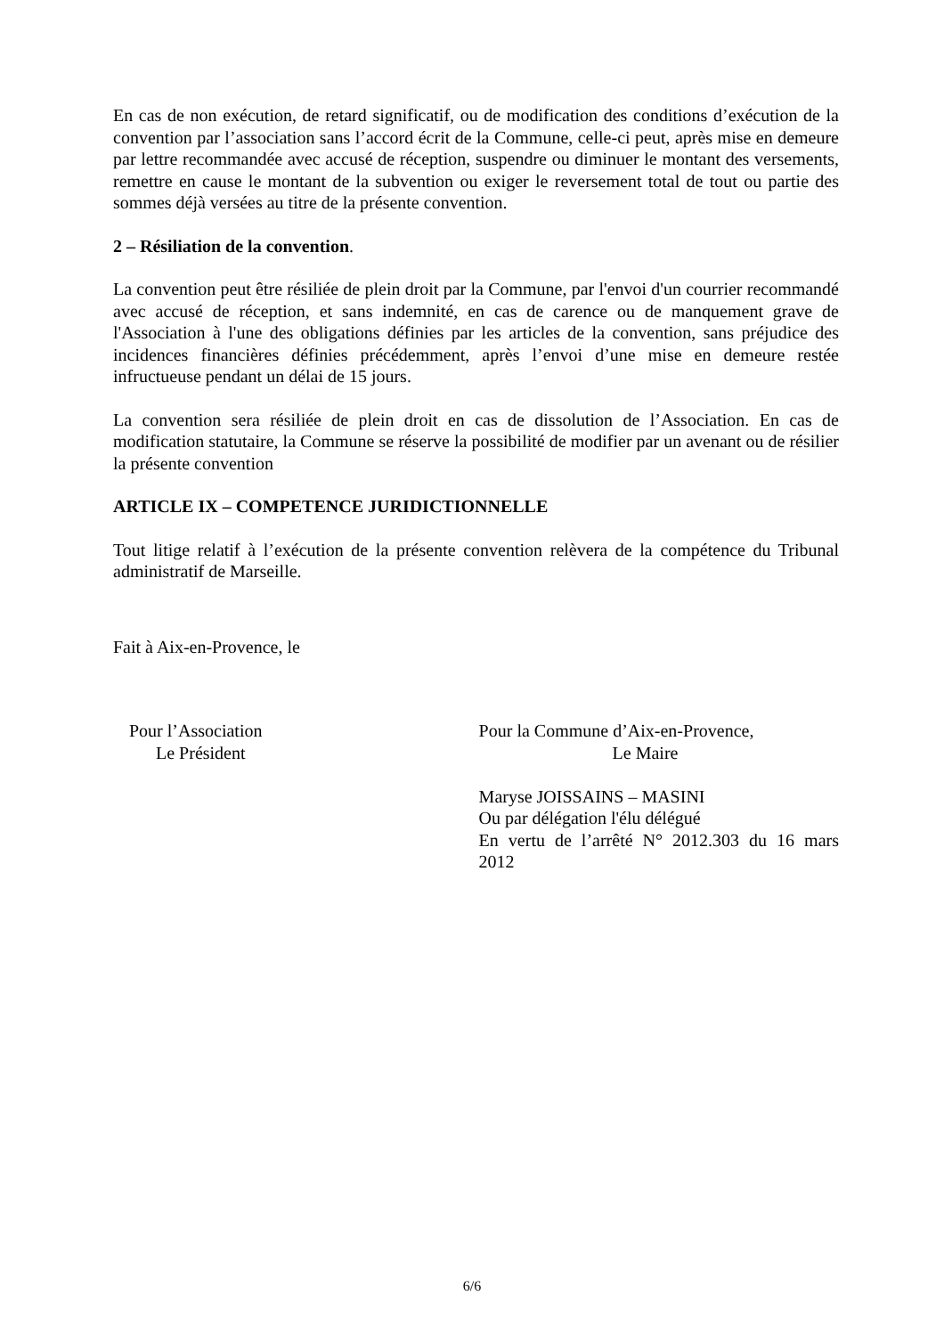En cas de non exécution, de retard significatif, ou de modification des conditions d’exécution de la convention par l’association sans l’accord écrit de la Commune, celle-ci peut, après mise en demeure par lettre recommandée avec accusé de réception, suspendre ou diminuer le montant des versements, remettre en cause le montant de la subvention ou exiger le reversement total de tout ou partie des sommes déjà versées au titre de la présente convention.
2 – Résiliation de la convention.
La convention peut être résiliée de plein droit par la Commune, par l'envoi d'un courrier recommandé avec accusé de réception, et sans indemnité, en cas de carence ou de manquement grave de l'Association à l'une des obligations définies par les articles de la convention, sans préjudice des incidences financières définies précédemment, après l’envoi d’une mise en demeure restée infructueuse pendant un délai de 15 jours.
La convention sera résiliée de plein droit en cas de dissolution de l’Association. En cas de modification statutaire, la Commune se réserve la possibilité de modifier par un avenant ou de résilier la présente convention
ARTICLE IX – COMPETENCE JURIDICTIONNELLE
Tout litige relatif à l’exécution de la présente convention relèvera de la compétence du Tribunal administratif de Marseille.
Fait à Aix-en-Provence, le
Pour l’Association
Le Président
Pour la Commune d’Aix-en-Provence,
Le Maire
Maryse JOISSAINS – MASINI
Ou par délégation l'élu délégué
En vertu de l’arrêté N° 2012.303 du 16 mars
2012
6/6